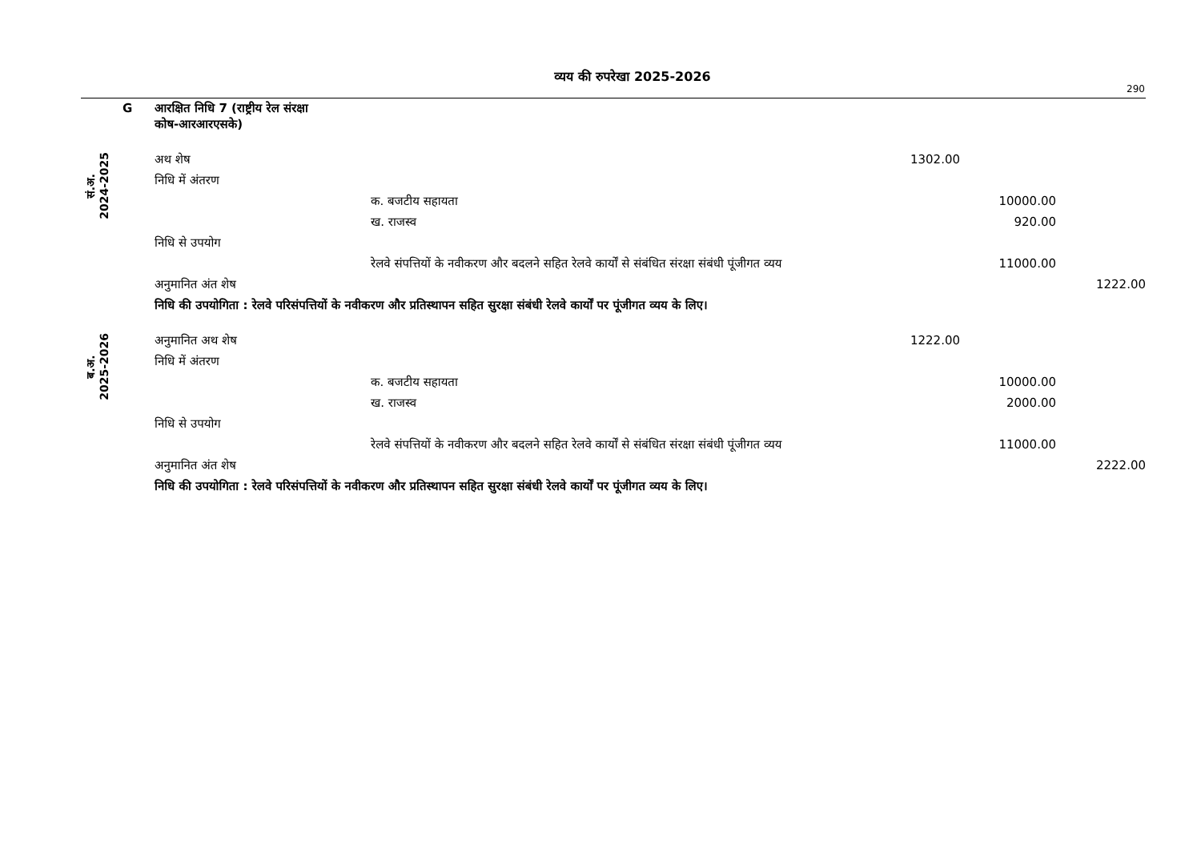व्यय की रुपरेखा 2025-2026
290
| | G | आरक्षित निधि 7 (राष्ट्रीय रेल संरक्षा कोष-आरआरएसके) | | | | |
| सं.अ. 2024-2025 | | अथ शेष | | 1302.00 | | |
| | | निधि में अंतरण | | | | |
| | | | क. बजटीय सहायता | | 10000.00 | |
| | | | ख. राजस्व | | 920.00 | |
| | | निधि से उपयोग | | | | |
| | | | रेलवे संपत्तियों के नवीकरण और बदलने सहित रेलवे कार्यों से संबंधित संरक्षा संबंधी पूंजीगत व्यय | | 11000.00 | |
| | | अनुमानित अंत शेष | | | | 1222.00 |
| | | निधि की उपयोगिता : रेलवे परिसंपत्तियों के नवीकरण और प्रतिस्थापन सहित सुरक्षा संबंधी रेलवे कार्यों पर पूंजीगत व्यय के लिए। | | | | |
| ब.अ. 2025-2026 | | अनुमानित अथ शेष | | 1222.00 | | |
| | | निधि में अंतरण | | | | |
| | | | क. बजटीय सहायता | | 10000.00 | |
| | | | ख. राजस्व | | 2000.00 | |
| | | निधि से उपयोग | | | | |
| | | | रेलवे संपत्तियों के नवीकरण और बदलने सहित रेलवे कार्यों से संबंधित संरक्षा संबंधी पूंजीगत व्यय | | 11000.00 | |
| | | अनुमानित अंत शेष | | | | 2222.00 |
| | | निधि की उपयोगिता : रेलवे परिसंपत्तियों के नवीकरण और प्रतिस्थापन सहित सुरक्षा संबंधी रेलवे कार्यों पर पूंजीगत व्यय के लिए। | | | | |